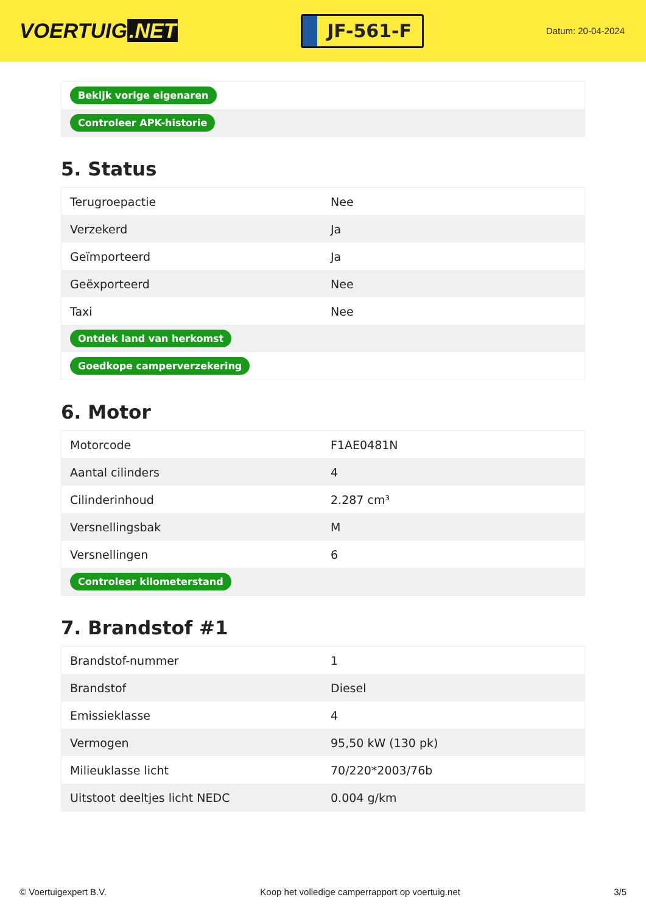VOERTUIG.NET
JF-561-F
Datum: 20-04-2024
| Bekijk vorige eigenaren |
| Controleer APK-historie |
5. Status
| Terugroepactie | Nee |
| Verzekerd | Ja |
| Geïmporteerd | Ja |
| Geëxporteerd | Nee |
| Taxi | Nee |
| Ontdek land van herkomst | |
| Goedkope camperverzekering | |
6. Motor
| Motorcode | F1AE0481N |
| Aantal cilinders | 4 |
| Cilinderinhoud | 2.287 cm³ |
| Versnellingsbak | M |
| Versnellingen | 6 |
| Controleer kilometerstand | |
7. Brandstof #1
| Brandstof-nummer | 1 |
| Brandstof | Diesel |
| Emissieklasse | 4 |
| Vermogen | 95,50 kW (130 pk) |
| Milieuklasse licht | 70/220*2003/76b |
| Uitstoot deeltjes licht NEDC | 0.004 g/km |
© Voertuigexpert B.V. Koop het volledige camperrapport op voertuig.net 3/5